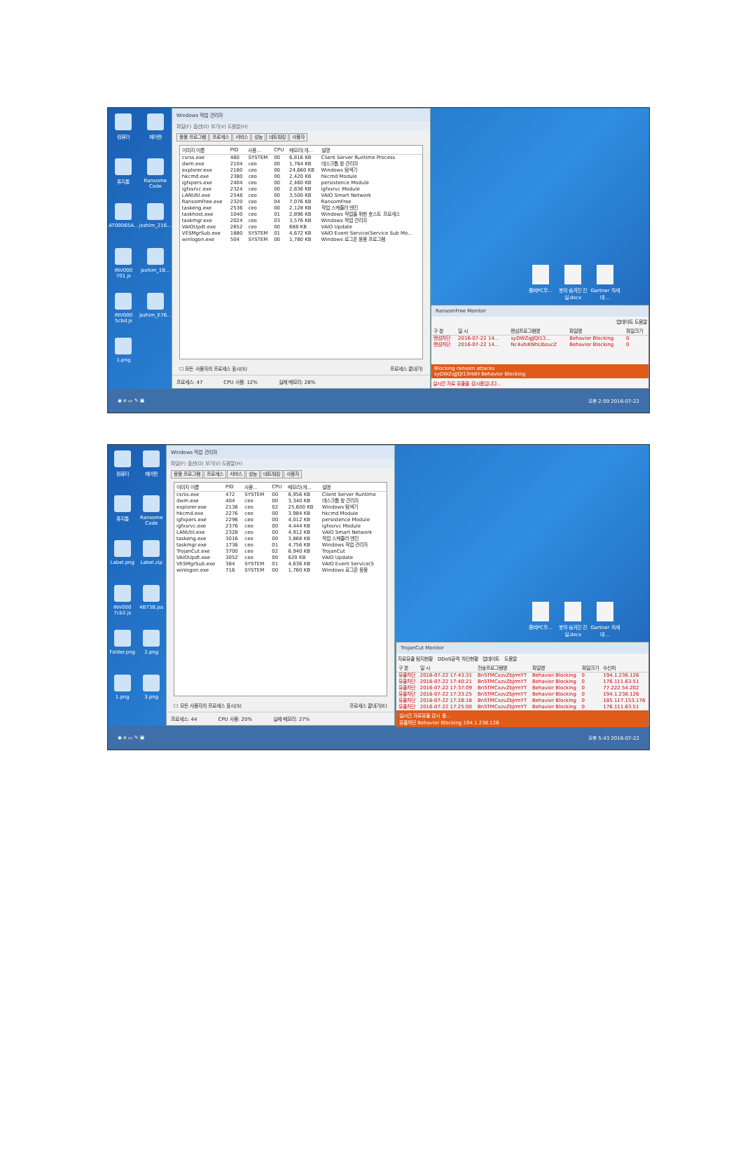컴퓨터
제어판
휴지통
Ransome Code
AT00065A...
jsshim_216...
INV000 701.js
jsshim_1B...
INV000 5cbd.js
jsshim_E76...
1.png
Windows 작업 관리자
파일(F) 옵션(O) 보기(V) 도움말(H)
응용 프로그램 프로세스 서비스 성능 네트워킹 사용자
| 이미지 이름 | PID | 사용... | CPU | 메모리(개... | 설명 |
| --- | --- | --- | --- | --- | --- |
| csrss.exe | 460 | SYSTEM | 00 | 6,816 KB | Client Server Runtime Process |
| dwm.exe | 2104 | ceo | 00 | 1,764 KB | 데스크톱 창 관리자 |
| explorer.exe | 2180 | ceo | 00 | 24,660 KB | Windows 탐색기 |
| hkcmd.exe | 2380 | ceo | 00 | 2,420 KB | hkcmd Module |
| igfxpers.exe | 2404 | ceo | 00 | 2,460 KB | persistence Module |
| igfxsrvc.exe | 2324 | ceo | 00 | 2,836 KB | igfxsrvc Module |
| LANUtil.exe | 2548 | ceo | 00 | 3,500 KB | VAIO Smart Network |
| RansomFree.exe | 2320 | ceo | 04 | 7,076 KB | RansomFree |
| taskeng.exe | 2536 | ceo | 00 | 2,128 KB | 작업 스케줄러 엔진 |
| taskhost.exe | 1040 | ceo | 01 | 2,896 KB | Windows 작업을 위한 호스트 프로세스 |
| taskmgr.exe | 2024 | ceo | 03 | 3,576 KB | Windows 작업 관리자 |
| VAIOUpdt.exe | 2652 | ceo | 00 | 688 KB | VAIO Update |
| VESMgrSub.exe | 1880 | SYSTEM | 01 | 4,672 KB | VAIO Event Service(Service Sub Mo... |
| winlogon.exe | 504 | SYSTEM | 00 | 1,780 KB | Windows 로그온 응용 프로그램 |
☐ 모든 사용자의 프로세스 표시(S) 프로세스 끝내기(
프로세스: 47 CPU 사용: 12% 실제 메모리: 28%
좀비PC무...
붓의 숨겨진 진실.docx
Gartner 차세대 ...
RansomFree Monitor
업데이트 도움말
| 구 분 | 일 시 | 랜섬프로그램명 | 파일명 | 파일크기 |
| --- | --- | --- | --- | --- |
| 랜섬차단 | 2016-07-22 14... | syDWZqJJQI13... | Behavior Blocking | 0 |
| 랜섬차단 | 2016-07-22 14... | Nc4uhiKNhLIbzucZ | Behavior Blocking | 0 |
Blocking ransom attacks
syDWZqJJQI13HdH Behavior Blocking
실시간 자료 유출을 감시중입니다...
◉ e ▭ ✎ ▣ 오후 2:09 2016-07-22
컴퓨터
제어판
휴지통
Ransome Code
Label.png
Label.zip
INV000 7cb2.js
4B73B.jss
Folder.png
2.png
1.png
3.png
Windows 작업 관리자
파일(F) 옵션(O) 보기(V) 도움말(H)
응용 프로그램 프로세스 서비스 성능 네트워킹 사용자
| 이미지 이름 | PID | 사용... | CPU | 메모리(개... | 설명 |
| --- | --- | --- | --- | --- | --- |
| csrss.exe | 472 | SYSTEM | 00 | 6,956 KB | Client Server Runtime |
| dwm.exe | 404 | ceo | 00 | 3,340 KB | 데스크톱 창 관리자 |
| explorer.exe | 2136 | ceo | 02 | 25,600 KB | Windows 탐색기 |
| hkcmd.exe | 2276 | ceo | 00 | 3,984 KB | hkcmd Module |
| igfxpers.exe | 2296 | ceo | 00 | 4,012 KB | persistence Module |
| igfxsrvc.exe | 2376 | ceo | 00 | 4,444 KB | igfxsrvc Module |
| LANUtil.exe | 2328 | ceo | 00 | 4,912 KB | VAIO Smart Network |
| taskeng.exe | 3016 | ceo | 00 | 3,868 KB | 작업 스케줄러 엔진 |
| taskmgr.exe | 1736 | ceo | 01 | 4,756 KB | Windows 작업 관리자 |
| TrojanCut.exe | 3700 | ceo | 02 | 6,940 KB | TrojanCut |
| VAIOUpdt.exe | 3052 | ceo | 00 | 620 KB | VAIO Update |
| VESMgrSub.exe | 384 | SYSTEM | 01 | 4,636 KB | VAIO Event Service(S |
| winlogon.exe | 716 | SYSTEM | 00 | 1,760 KB | Windows 로그온 응용 |
☐ 모든 사용자의 프로세스 표시(S) 프로세스 끝내기(E)
프로세스: 44 CPU 사용: 20% 실제 메모리: 27%
좀비PC무...
붓의 숨겨진 진실.docx
Gartner 차세대 ...
TrojanCut Monitor
자료유출 탐지현황 DDoS공격 차단현황 업데이트 도움말
| 구 분 | 일 시 | 전송프로그램명 | 파일명 | 파일크기 | 수신처 |
| --- | --- | --- | --- | --- | --- |
| 유출차단 | 2016-07-22 17:43:31 | Bn5TMCxzvZbJrmYT | Behavior Blocking | 0 | 194.1.236.126 |
| 유출차단 | 2016-07-22 17:40:21 | Bn5TMCxzvZbJrmYT | Behavior Blocking | 0 | 176.111.63.51 |
| 유출차단 | 2016-07-22 17:37:09 | Bn5TMCxzvZbJrmYT | Behavior Blocking | 0 | 77.222.54.202 |
| 유출차단 | 2016-07-22 17:33:25 | Bn5TMCxzvZbJrmYT | Behavior Blocking | 0 | 194.1.236.126 |
| 유출차단 | 2016-07-22 17:28:18 | Bn5TMCxzvZbJrmYT | Behavior Blocking | 0 | 185.117.153.176 |
| 유출차단 | 2016-07-22 17:25:00 | Bn5TMCxzvZbJrmYT | Behavior Blocking | 0 | 176.111.63.51 |
실시간 자료유출 감시 중...
유출차단 Behavior Blocking 194.1.236.126
◉ e ▭ ✎ ▣ 오후 5:43 2016-07-22